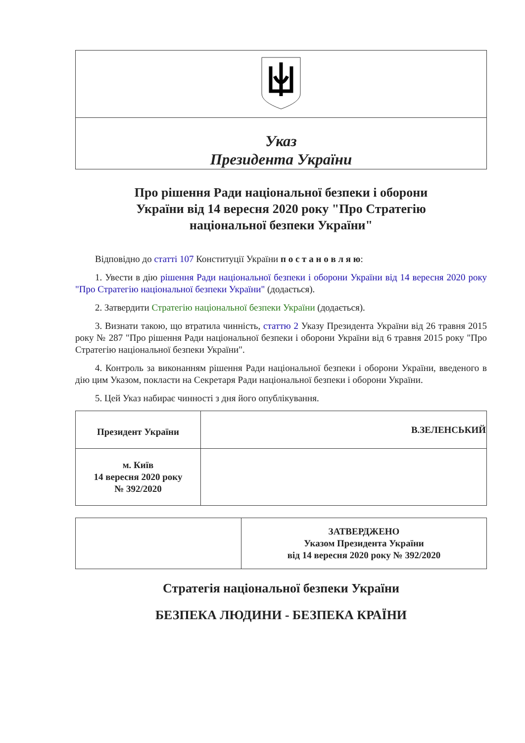| Указ Президента України |
Про рішення Ради національної безпеки і оборони України від 14 вересня 2020 року "Про Стратегію національної безпеки України"
Відповідно до статті 107 Конституції України п о с т а н о в л я ю:
1. Увести в дію рішення Ради національної безпеки і оборони України від 14 вересня 2020 року "Про Стратегію національної безпеки України" (додається).
2. Затвердити Стратегію національної безпеки України (додається).
3. Визнати такою, що втратила чинність, статтю 2 Указу Президента України від 26 травня 2015 року № 287 "Про рішення Ради національної безпеки і оборони України від 6 травня 2015 року "Про Стратегію національної безпеки України".
4. Контроль за виконанням рішення Ради національної безпеки і оборони України, введеного в дію цим Указом, покласти на Секретаря Ради національної безпеки і оборони України.
5. Цей Указ набирає чинності з дня його опублікування.
| Президент України | В.ЗЕЛЕНСЬКИЙ |
| м. Київ 14 вересня 2020 року № 392/2020 | |
| | ЗАТВЕРДЖЕНО Указом Президента України від 14 вересня 2020 року № 392/2020 |
Стратегія національної безпеки України
БЕЗПЕКА ЛЮДИНИ - БЕЗПЕКА КРАЇНИ